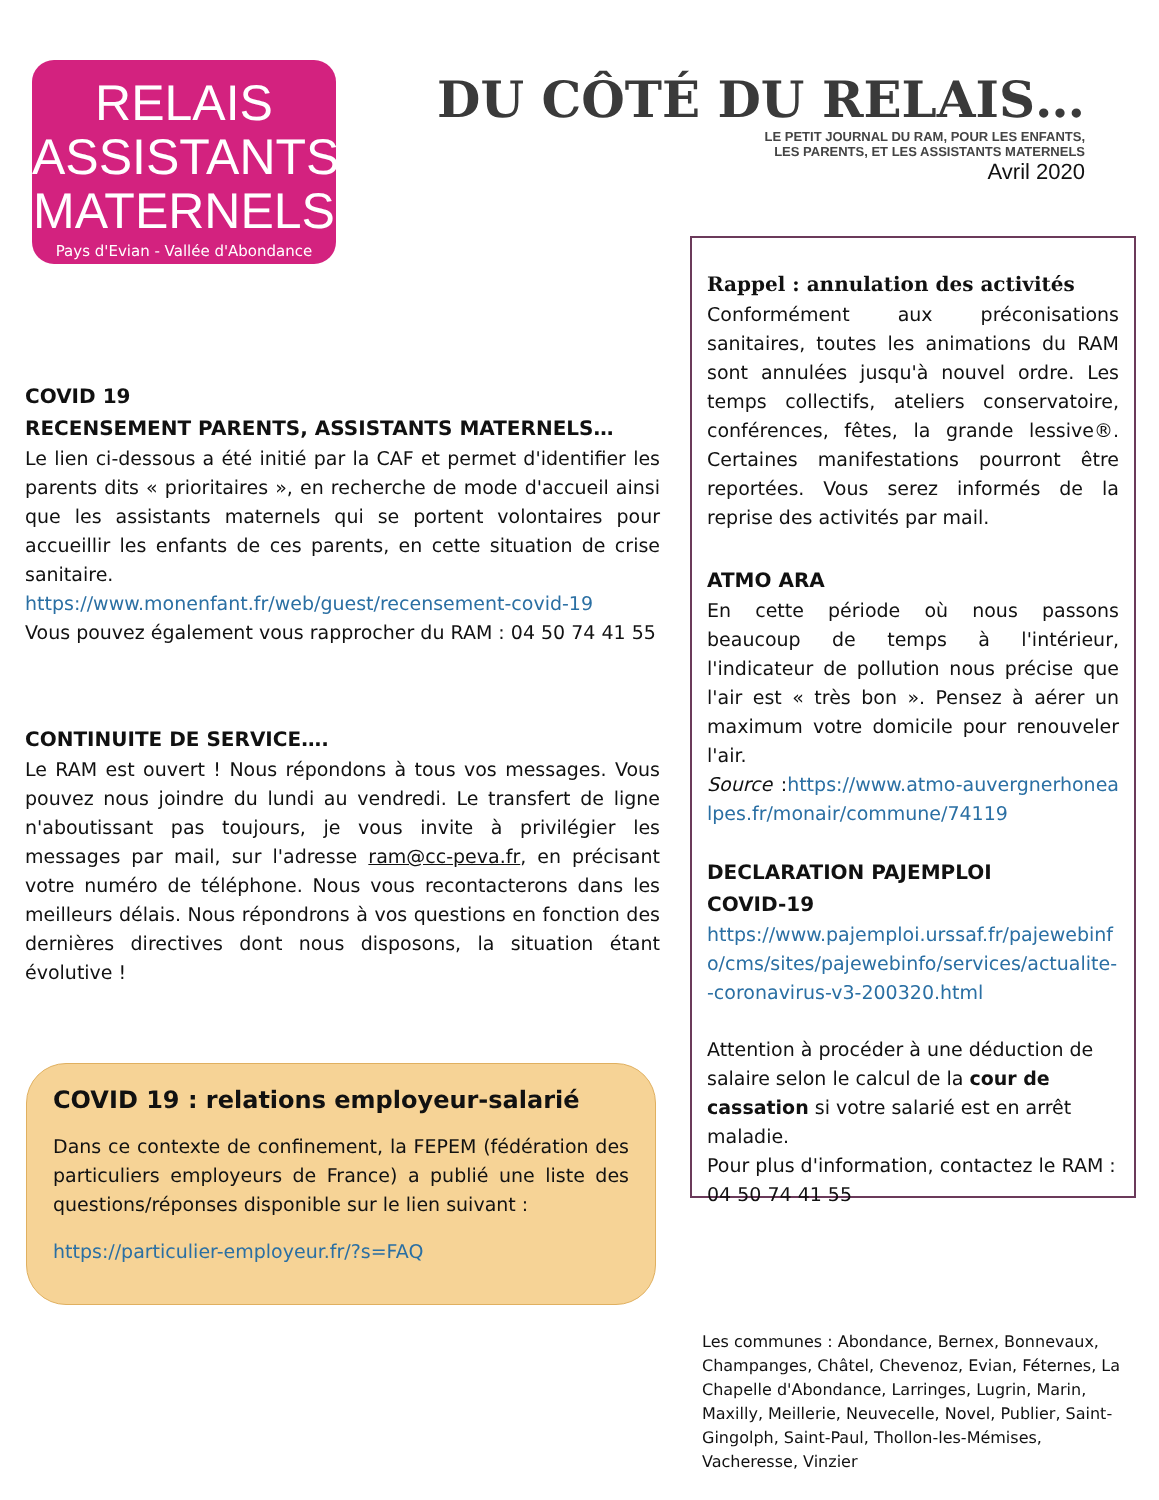RELAIS
ASSISTANTS
MATERNELS
Pays d'Evian - Vallée d'Abondance
DU CÔTÉ DU RELAIS…
LE PETIT JOURNAL DU RAM, POUR LES ENFANTS,
LES PARENTS, ET LES ASSISTANTS MATERNELS
Avril 2020
COVID 19
RECENSEMENT PARENTS, ASSISTANTS MATERNELS…
Le lien ci-dessous a été initié par la CAF et permet d'identifier les parents dits « prioritaires », en recherche de mode d'accueil ainsi que les assistants maternels qui se portent volontaires pour accueillir les enfants de ces parents, en cette situation de crise sanitaire.
https://www.monenfant.fr/web/guest/recensement-covid-19
Vous pouvez également vous rapprocher du RAM : 04 50 74 41 55
CONTINUITE DE SERVICE….
Le RAM est ouvert ! Nous répondons à tous vos messages. Vous pouvez nous joindre du lundi au vendredi. Le transfert de ligne n'aboutissant pas toujours, je vous invite à privilégier les messages par mail, sur l'adresse ram@cc-peva.fr, en précisant votre numéro de téléphone. Nous vous recontacterons dans les meilleurs délais. Nous répondrons à vos questions en fonction des dernières directives dont nous disposons, la situation étant évolutive !
Rappel : annulation des activités
Conformément aux préconisations sanitaires, toutes les animations du RAM sont annulées jusqu'à nouvel ordre. Les temps collectifs, ateliers conservatoire, conférences, fêtes, la grande lessive®. Certaines manifestations pourront être reportées. Vous serez informés de la reprise des activités par mail.
ATMO ARA
En cette période où nous passons beaucoup de temps à l'intérieur, l'indicateur de pollution nous précise que l'air est « très bon ». Pensez à aérer un maximum votre domicile pour renouveler l'air.
Source :https://www.atmo-auvergnerhonealpes.fr/monair/commune/74119
DECLARATION PAJEMPLOI
COVID-19
https://www.pajemploi.urssaf.fr/pajewebinfo/cms/sites/pajewebinfo/services/actualite--coronavirus-v3-200320.html
Attention à procéder à une déduction de salaire selon le calcul de la cour de cassation si votre salarié est en arrêt maladie.
Pour plus d'information, contactez le RAM : 04 50 74 41 55
COVID 19 : relations employeur-salarié
Dans ce contexte de confinement, la FEPEM (fédération des particuliers employeurs de France) a publié une liste des questions/réponses disponible sur le lien suivant :
https://particulier-employeur.fr/?s=FAQ
Les communes : Abondance, Bernex, Bonnevaux, Champanges, Châtel, Chevenoz, Evian, Féternes, La Chapelle d'Abondance, Larringes, Lugrin, Marin, Maxilly, Meillerie, Neuvecelle, Novel, Publier, Saint-Gingolph, Saint-Paul, Thollon-les-Mémises, Vacheresse, Vinzier